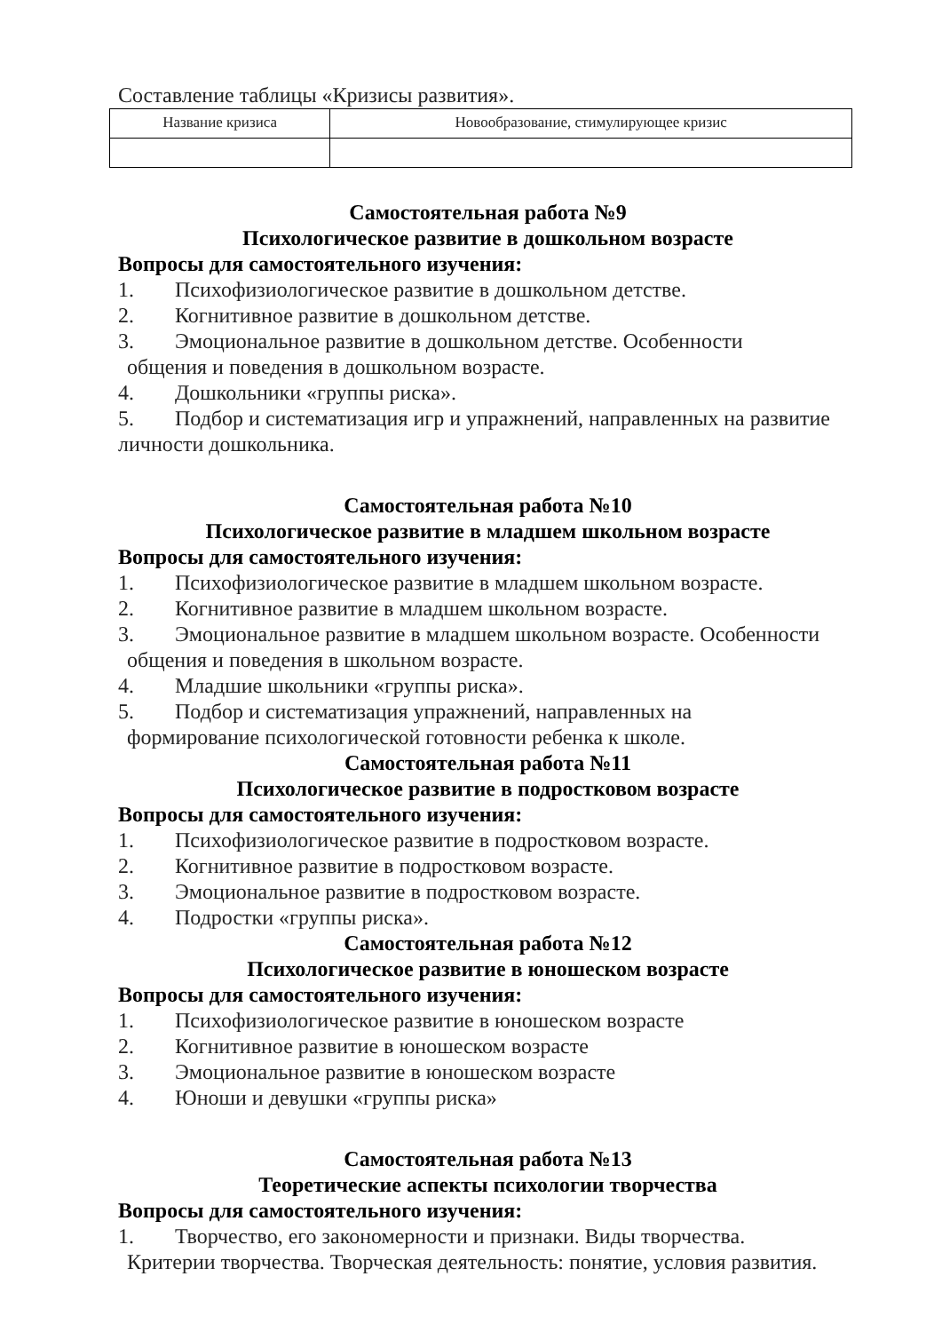Составление таблицы «Кризисы развития».
| Название кризиса | Новообразование, стимулирующее кризис |
| --- | --- |
Самостоятельная работа №9
Психологическое развитие в дошкольном возрасте
Вопросы для самостоятельного изучения:
1. Психофизиологическое развитие в дошкольном детстве.
2. Когнитивное развитие в дошкольном детстве.
3. Эмоциональное развитие в дошкольном детстве. Особенности
общения и поведения в дошкольном возрасте.
4. Дошкольники «группы риска».
5. Подбор и систематизация игр и упражнений, направленных на развитие
личности дошкольника.
Самостоятельная работа №10
Психологическое развитие в младшем школьном возрасте
Вопросы для самостоятельного изучения:
1. Психофизиологическое развитие в младшем школьном возрасте.
2. Когнитивное развитие в младшем школьном возрасте.
3. Эмоциональное развитие в младшем школьном возрасте. Особенности
общения и поведения в школьном возрасте.
4. Младшие школьники «группы риска».
5. Подбор и систематизация упражнений, направленных на
формирование психологической готовности ребенка к школе.
Самостоятельная работа №11
Психологическое развитие в подростковом возрасте
Вопросы для самостоятельного изучения:
1. Психофизиологическое развитие в подростковом возрасте.
2. Когнитивное развитие в подростковом возрасте.
3. Эмоциональное развитие в подростковом возрасте.
4. Подростки «группы риска».
Самостоятельная работа №12
Психологическое развитие в юношеском возрасте
Вопросы для самостоятельного изучения:
1. Психофизиологическое развитие в юношеском возрасте
2. Когнитивное развитие в юношеском возрасте
3. Эмоциональное развитие в юношеском возрасте
4. Юноши и девушки «группы риска»
Самостоятельная работа №13
Теоретические аспекты психологии творчества
Вопросы для самостоятельного изучения:
1. Творчество, его закономерности и признаки. Виды творчества.
Критерии творчества. Творческая деятельность: понятие, условия развития.